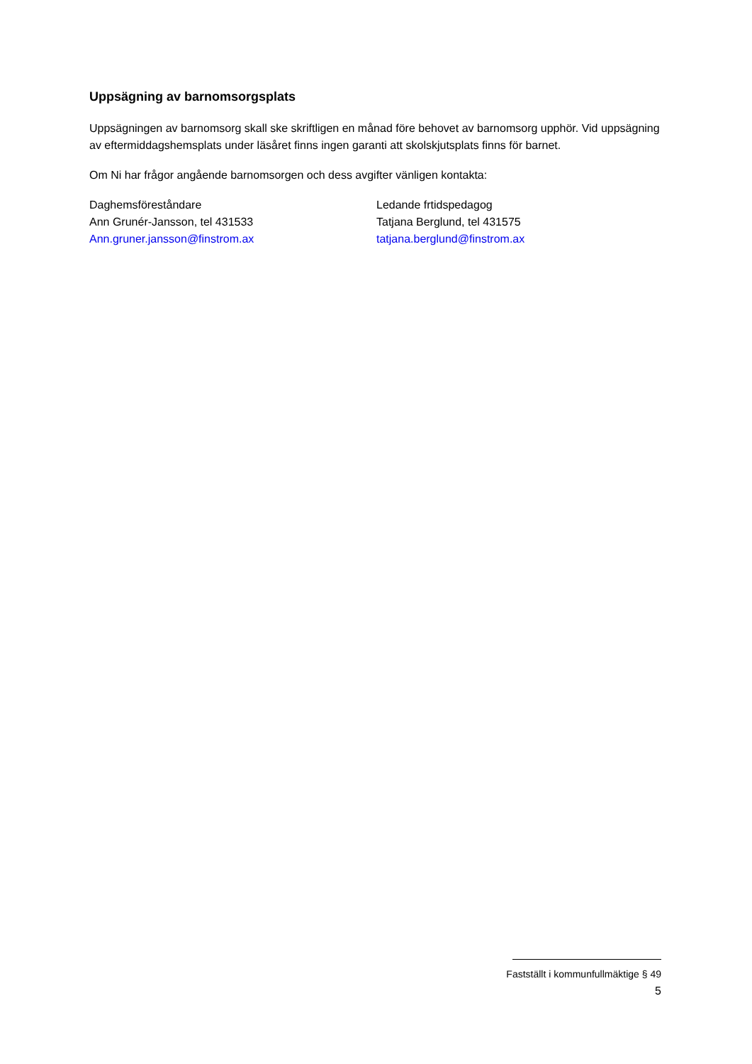Uppsägning av barnomsorgsplats
Uppsägningen av barnomsorg skall ske skriftligen en månad före behovet av barnomsorg upphör. Vid uppsägning av eftermiddagshemsplats under läsåret finns ingen garanti att skolskjutsplats finns för barnet.
Om Ni har frågor angående barnomsorgen och dess avgifter vänligen kontakta:
Daghemsföreståndare
Ann Grunér-Jansson, tel 431533
Ann.gruner.jansson@finstrom.ax
Ledande frtidspedagog
Tatjana Berglund, tel 431575
tatjana.berglund@finstrom.ax
Fastställt i kommunfullmäktige § 49
5